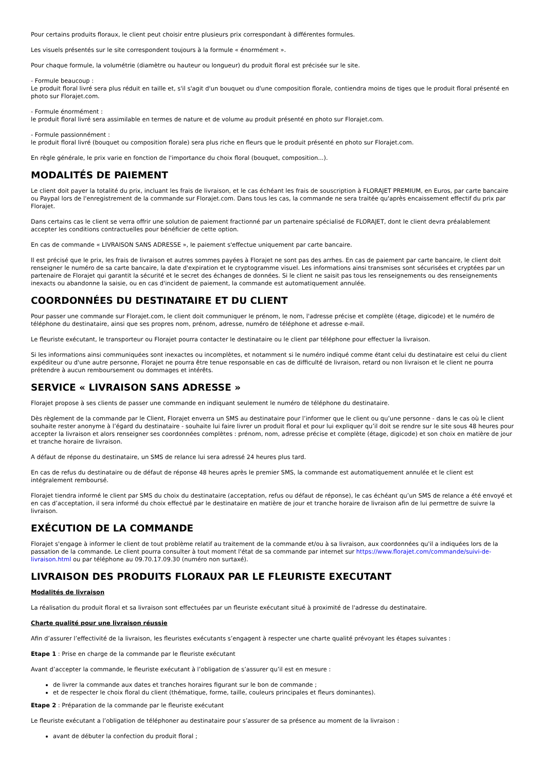Pour certains produits floraux, le client peut choisir entre plusieurs prix correspondant à différentes formules.
Les visuels présentés sur le site correspondent toujours à la formule « énormément ».
Pour chaque formule, la volumétrie (diamètre ou hauteur ou longueur) du produit floral est précisée sur le site.
- Formule beaucoup :
Le produit floral livré sera plus réduit en taille et, s'il s'agit d'un bouquet ou d'une composition florale, contiendra moins de tiges que le produit floral présenté en photo sur Florajet.com.
- Formule énormément :
le produit floral livré sera assimilable en termes de nature et de volume au produit présenté en photo sur Florajet.com.
- Formule passionnément :
le produit floral livré (bouquet ou composition florale) sera plus riche en fleurs que le produit présenté en photo sur Florajet.com.
En règle générale, le prix varie en fonction de l'importance du choix floral (bouquet, composition...).
MODALITÉS DE PAIEMENT
Le client doit payer la totalité du prix, incluant les frais de livraison, et le cas échéant les frais de souscription à FLORAJET PREMIUM, en Euros, par carte bancaire ou Paypal lors de l'enregistrement de la commande sur Florajet.com. Dans tous les cas, la commande ne sera traitée qu'après encaissement effectif du prix par Florajet.
Dans certains cas le client se verra offrir une solution de paiement fractionné par un partenaire spécialisé de FLORAJET, dont le client devra préalablement accepter les conditions contractuelles pour bénéficier de cette option.
En cas de commande « LIVRAISON SANS ADRESSE », le paiement s'effectue uniquement par carte bancaire.
Il est précisé que le prix, les frais de livraison et autres sommes payées à Florajet ne sont pas des arrhes. En cas de paiement par carte bancaire, le client doit renseigner le numéro de sa carte bancaire, la date d'expiration et le cryptogramme visuel. Les informations ainsi transmises sont sécurisées et cryptées par un partenaire de Florajet qui garantit la sécurité et le secret des échanges de données. Si le client ne saisit pas tous les renseignements ou des renseignements inexacts ou abandonne la saisie, ou en cas d'incident de paiement, la commande est automatiquement annulée.
COORDONNÉES DU DESTINATAIRE ET DU CLIENT
Pour passer une commande sur Florajet.com, le client doit communiquer le prénom, le nom, l'adresse précise et complète (étage, digicode) et le numéro de téléphone du destinataire, ainsi que ses propres nom, prénom, adresse, numéro de téléphone et adresse e-mail.
Le fleuriste exécutant, le transporteur ou Florajet pourra contacter le destinataire ou le client par téléphone pour effectuer la livraison.
Si les informations ainsi communiquées sont inexactes ou incomplètes, et notamment si le numéro indiqué comme étant celui du destinataire est celui du client expéditeur ou d'une autre personne, Florajet ne pourra être tenue responsable en cas de difficulté de livraison, retard ou non livraison et le client ne pourra prétendre à aucun remboursement ou dommages et intérêts.
SERVICE « LIVRAISON SANS ADRESSE »
Florajet propose à ses clients de passer une commande en indiquant seulement le numéro de téléphone du destinataire.
Dès règlement de la commande par le Client, Florajet enverra un SMS au destinataire pour l’informer que le client ou qu’une personne - dans le cas où le client souhaite rester anonyme à l’égard du destinataire - souhaite lui faire livrer un produit floral et pour lui expliquer qu’il doit se rendre sur le site sous 48 heures pour accepter la livraison et alors renseigner ses coordonnées complètes : prénom, nom, adresse précise et complète (étage, digicode) et son choix en matière de jour et tranche horaire de livraison.
A défaut de réponse du destinataire, un SMS de relance lui sera adressé 24 heures plus tard.
En cas de refus du destinataire ou de défaut de réponse 48 heures après le premier SMS, la commande est automatiquement annulée et le client est intégralement remboursé.
Florajet tiendra informé le client par SMS du choix du destinataire (acceptation, refus ou défaut de réponse), le cas échéant qu’un SMS de relance a été envoyé et en cas d’acceptation, il sera informé du choix effectué par le destinataire en matière de jour et tranche horaire de livraison afin de lui permettre de suivre la livraison.
EXÉCUTION DE LA COMMANDE
Florajet s'engage à informer le client de tout problème relatif au traitement de la commande et/ou à sa livraison, aux coordonnées qu'il a indiquées lors de la passation de la commande. Le client pourra consulter à tout moment l'état de sa commande par internet sur https://www.florajet.com/commande/suivi-de-livraison.html ou par téléphone au 09.70.17.09.30 (numéro non surtaxé).
LIVRAISON DES PRODUITS FLORAUX PAR LE FLEURISTE EXECUTANT
Modalités de livraison
La réalisation du produit floral et sa livraison sont effectuées par un fleuriste exécutant situé à proximité de l'adresse du destinataire.
Charte qualité pour une livraison réussie
Afin d’assurer l’effectivité de la livraison, les fleuristes exécutants s’engagent à respecter une charte qualité prévoyant les étapes suivantes :
Etape 1 : Prise en charge de la commande par le fleuriste exécutant
Avant d’accepter la commande, le fleuriste exécutant à l’obligation de s’assurer qu’il est en mesure :
de livrer la commande aux dates et tranches horaires figurant sur le bon de commande ;
et de respecter le choix floral du client (thématique, forme, taille, couleurs principales et fleurs dominantes).
Etape 2 : Préparation de la commande par le fleuriste exécutant
Le fleuriste exécutant a l’obligation de téléphoner au destinataire pour s’assurer de sa présence au moment de la livraison :
avant de débuter la confection du produit floral ;